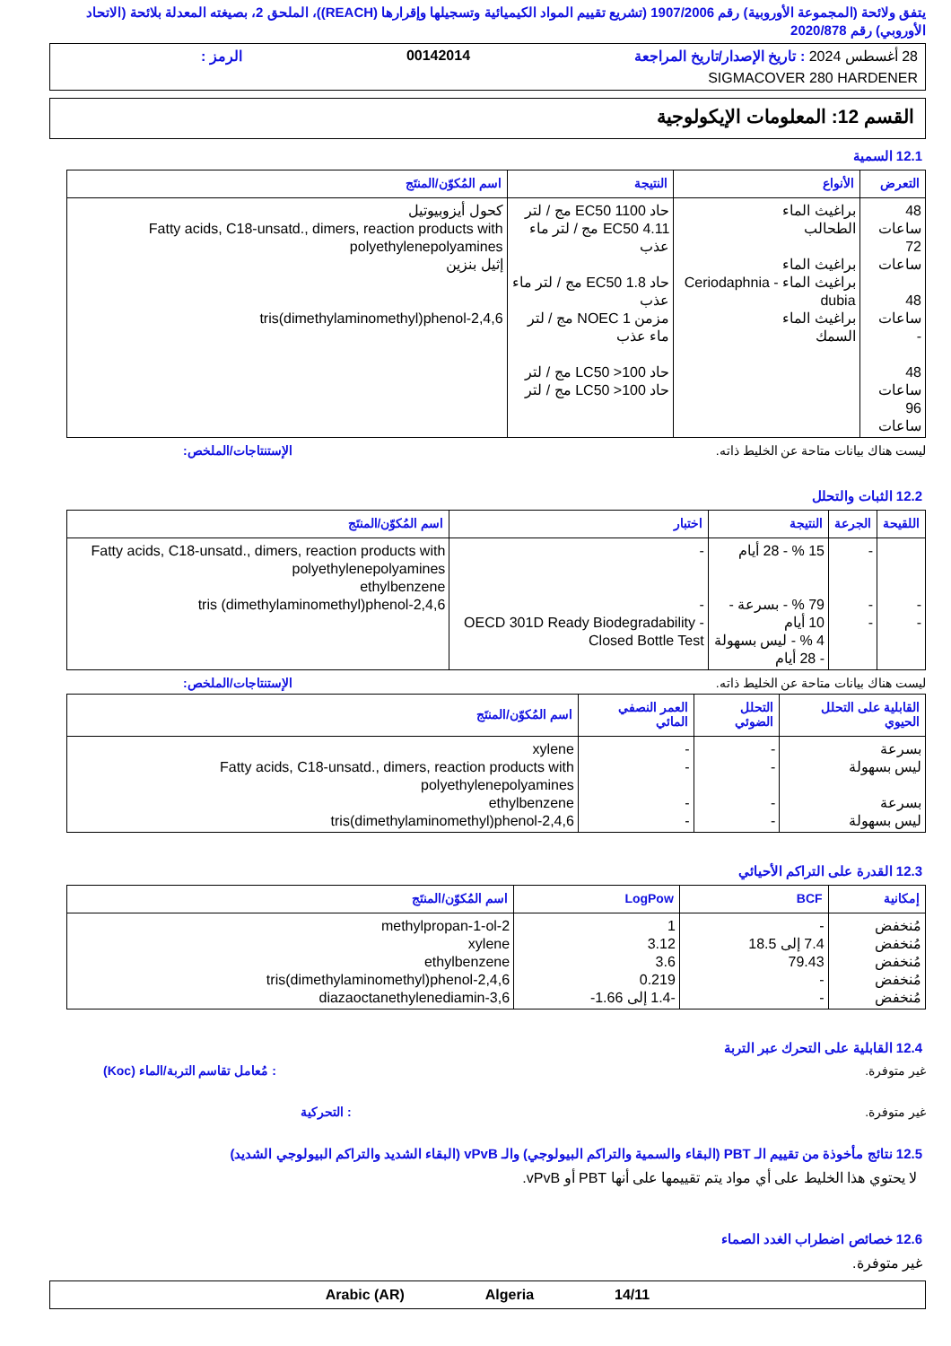يتفق ولائحة (المجموعة الأوروبية) رقم 1907/2006 (تشريع تقييم المواد الكيميائية وتسجيلها وإقرارها (REACH))، الملحق 2، بصيغته المعدلة بلائحة (الاتحاد الأوروبي) رقم 2020/878
28 أغسطس 2024 : تاريخ الإصدار/تاريخ المراجعة 00142014 الرمز :
SIGMACOVER 280 HARDENER
القسم 12: المعلومات الإيكولوجية
12.1 السمية
| التعرض | الأنواع | النتيجة | اسم المُكوّن/المنتَج |
| --- | --- | --- | --- |
| 48 ساعات 72 ساعات 48 ساعات - 48 ساعات 96 ساعات | براغيث الماء الطحالب براغيث الماء براغيث الماء - Ceriodaphnia dubia براغيث الماء السمك | حاد EC50 1100 مج / لتر EC50 4.11 مج / لتر ماء عذب حاد EC50 1.8 مج / لتر ماء عذب مزمن NOEC 1 مج / لتر ماء عذب حاد LC50 >100 مج / لتر حاد LC50 >100 مج / لتر | كحول أيزوبيوتيل Fatty acids, C18-unsatd., dimers, reaction products with polyethylenepolyamines إثيل بنزين 2,4,6-tris(dimethylaminomethyl)phenol |
ليست هناك بيانات متاحة عن الخليط ذاته. الإستنتاجات/الملخص:
12.2 الثبات والتحلل
| اللقيحة | الجرعة | النتيجة | اختبار | اسم المُكوّن/المنتَج |
| --- | --- | --- | --- | --- |
| - - | - - - | 15 % - 28 أيام 79 % - بسرعة - 10 أيام 4 % - ليس بسهولة - 28 أيام | - - OECD 301D Ready Biodegradability - Closed Bottle Test | Fatty acids, C18-unsatd., dimers, reaction products with polyethylenepolyamines ethylbenzene 2,4,6-tris (dimethylaminomethyl)phenol |
ليست هناك بيانات متاحة عن الخليط ذاته. الإستنتاجات/الملخص:
| القابلية على التحلل الحيوي | التحلل الضوئي | العمر النصفي المائي | اسم المُكوّن/المنتَج |
| --- | --- | --- | --- |
| بسرعة ليس بسهولة بسرعة ليس بسهولة | - - - - | - - - - | xylene Fatty acids, C18-unsatd., dimers, reaction products with polyethylenepolyamines ethylbenzene 2,4,6-tris(dimethylaminomethyl)phenol |
12.3 القدرة على التراكم الأحيائي
| إمكانية | BCF | LogPow | اسم المُكوّن/المنتَج |
| --- | --- | --- | --- |
| مُنخفض مُنخفض مُنخفض مُنخفض مُنخفض | - 7.4 إلى 18.5 79.43 - - | 1 3.12 3.6 0.219 -1.4 إلى 1.66- | 2-methylpropan-1-ol xylene ethylbenzene 2,4,6-tris(dimethylaminomethyl)phenol 3,6-diazaoctanethylenediamin |
12.4 القابلية على التحرك عبر التربة
غير متوفرة.: مُعامل تقاسم التربة/الماء (Koc)
غير متوفرة.: التحركية
12.5 نتائج مأخوذة من تقييم الـ PBT (البقاء والسمية والتراكم البيولوجي) والـ vPvB (البقاء الشديد والتراكم البيولوجي الشديد)
لا يحتوي هذا الخليط على أي مواد يتم تقييمها على أنها PBT أو vPvB.
12.6 خصائص اضطراب الغدد الصماء
غير متوفرة.
14/11 Algeria Arabic (AR)